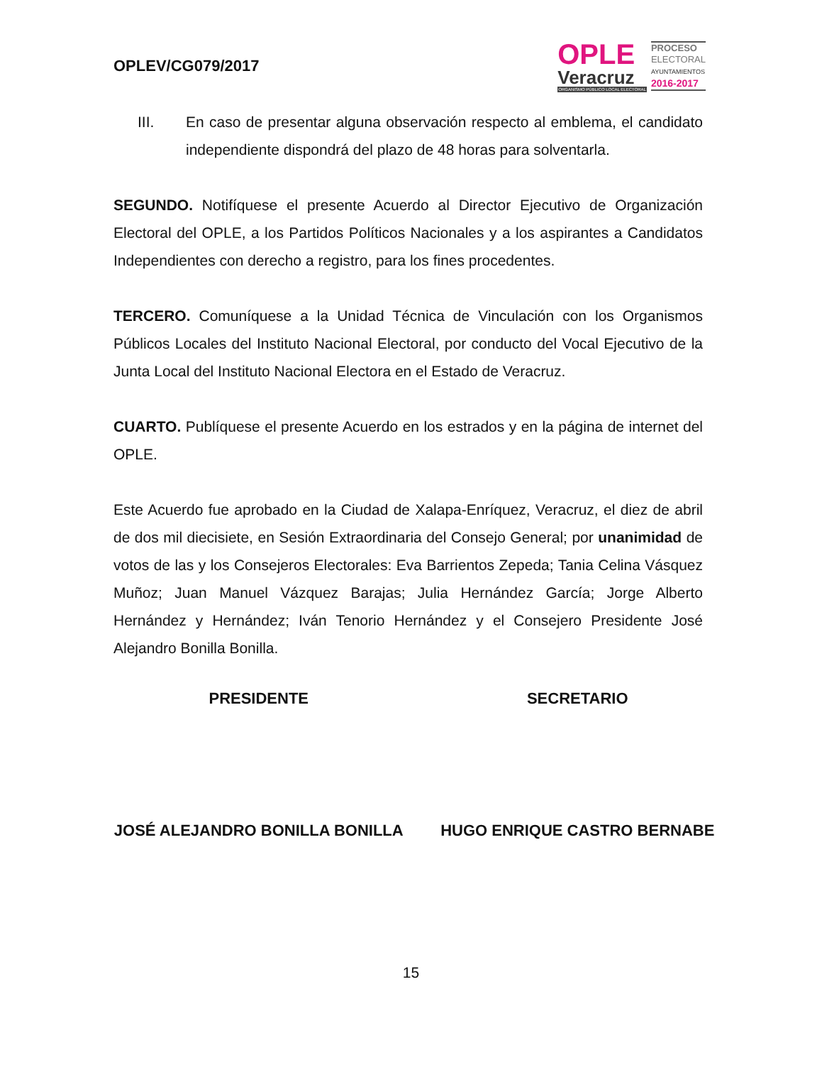OPLEV/CG079/2017
OPLE
Veracruz
ORGANISMO PÚBLICO LOCAL ELECTORAL
PROCESO
ELECTORAL
AYUNTAMIENTOS
2016-2017
III. En caso de presentar alguna observación respecto al emblema, el candidato independiente dispondrá del plazo de 48 horas para solventarla.
SEGUNDO. Notifíquese el presente Acuerdo al Director Ejecutivo de Organización Electoral del OPLE, a los Partidos Políticos Nacionales y a los aspirantes a Candidatos Independientes con derecho a registro, para los fines procedentes.
TERCERO. Comuníquese a la Unidad Técnica de Vinculación con los Organismos Públicos Locales del Instituto Nacional Electoral, por conducto del Vocal Ejecutivo de la Junta Local del Instituto Nacional Electora en el Estado de Veracruz.
CUARTO. Publíquese el presente Acuerdo en los estrados y en la página de internet del OPLE.
Este Acuerdo fue aprobado en la Ciudad de Xalapa-Enríquez, Veracruz, el diez de abril de dos mil diecisiete, en Sesión Extraordinaria del Consejo General; por unanimidad de votos de las y los Consejeros Electorales: Eva Barrientos Zepeda; Tania Celina Vásquez Muñoz; Juan Manuel Vázquez Barajas; Julia Hernández García; Jorge Alberto Hernández y Hernández; Iván Tenorio Hernández y el Consejero Presidente José Alejandro Bonilla Bonilla.
PRESIDENTE SECRETARIO
JOSÉ ALEJANDRO BONILLA BONILLA HUGO ENRIQUE CASTRO BERNABE
15